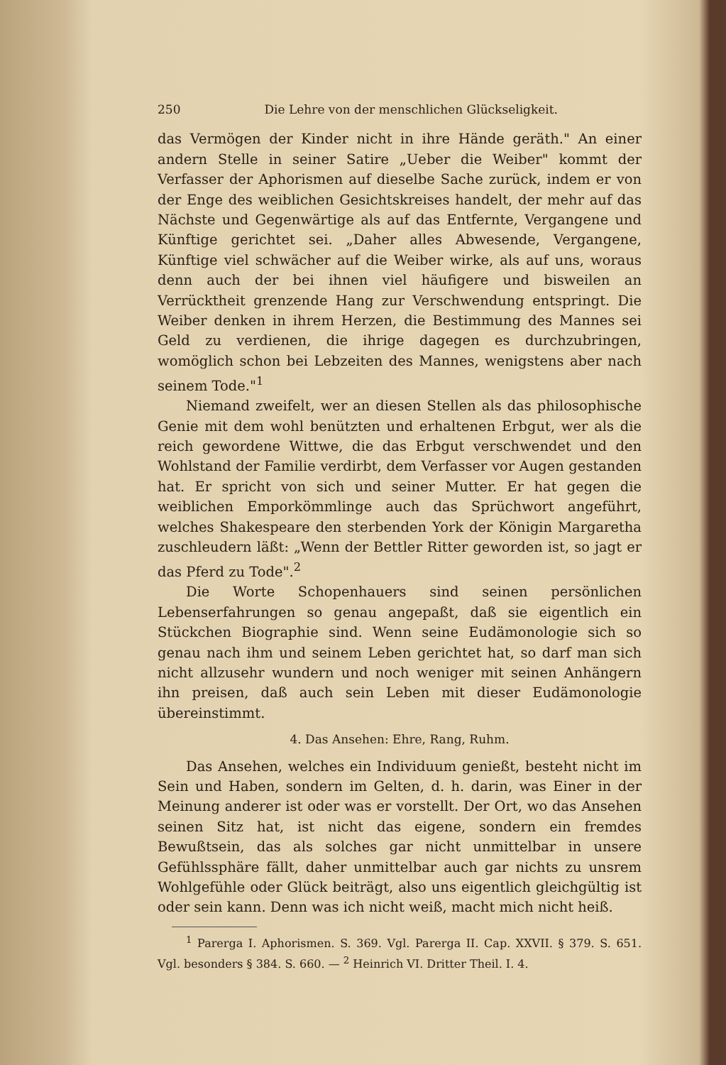250 Die Lehre von der menschlichen Glückseligkeit.
das Vermögen der Kinder nicht in ihre Hände geräth." An einer andern Stelle in seiner Satire „Ueber die Weiber" kommt der Verfasser der Aphorismen auf dieselbe Sache zurück, indem er von der Enge des weiblichen Gesichtskreises handelt, der mehr auf das Nächste und Gegenwärtige als auf das Entfernte, Vergangene und Künftige gerichtet sei. „Daher alles Abwesende, Vergangene, Künftige viel schwächer auf die Weiber wirke, als auf uns, woraus denn auch der bei ihnen viel häufigere und bisweilen an Verrücktheit grenzende Hang zur Verschwendung entspringt. Die Weiber denken in ihrem Herzen, die Bestimmung des Mannes sei Geld zu verdienen, die ihrige dagegen es durchzubringen, womöglich schon bei Lebzeiten des Mannes, wenigstens aber nach seinem Tode."<sup>1</sup>
Niemand zweifelt, wer an diesen Stellen als das philosophische Genie mit dem wohl benützten und erhaltenen Erbgut, wer als die reich gewordene Wittwe, die das Erbgut verschwendet und den Wohlstand der Familie verdirbt, dem Verfasser vor Augen gestanden hat. Er spricht von sich und seiner Mutter. Er hat gegen die weiblichen Emporkömmlinge auch das Sprüchwort angeführt, welches Shakespeare den sterbenden York der Königin Margaretha zuschleudern läßt: „Wenn der Bettler Ritter geworden ist, so jagt er das Pferd zu Tode".<sup>2</sup>
Die Worte Schopenhauers sind seinen persönlichen Lebenserfahrungen so genau angepaßt, daß sie eigentlich ein Stückchen Biographie sind. Wenn seine Eudämonologie sich so genau nach ihm und seinem Leben gerichtet hat, so darf man sich nicht allzusehr wundern und noch weniger mit seinen Anhängern ihn preisen, daß auch sein Leben mit dieser Eudämonologie übereinstimmt.
4. Das Ansehen: Ehre, Rang, Ruhm.
Das Ansehen, welches ein Individuum genießt, besteht nicht im Sein und Haben, sondern im Gelten, d. h. darin, was Einer in der Meinung anderer ist oder was er vorstellt. Der Ort, wo das Ansehen seinen Sitz hat, ist nicht das eigene, sondern ein fremdes Bewußtsein, das als solches gar nicht unmittelbar in unsere Gefühlssphäre fällt, daher unmittelbar auch gar nichts zu unsrem Wohlgefühle oder Glück beiträgt, also uns eigentlich gleichgültig ist oder sein kann. Denn was ich nicht weiß, macht mich nicht heiß.
<sup>1</sup> Parerga I. Aphorismen. S. 369. Vgl. Parerga II. Cap. XXVII. § 379. S. 651. Vgl. besonders § 384. S. 660. — <sup>2</sup> Heinrich VI. Dritter Theil. I. 4.